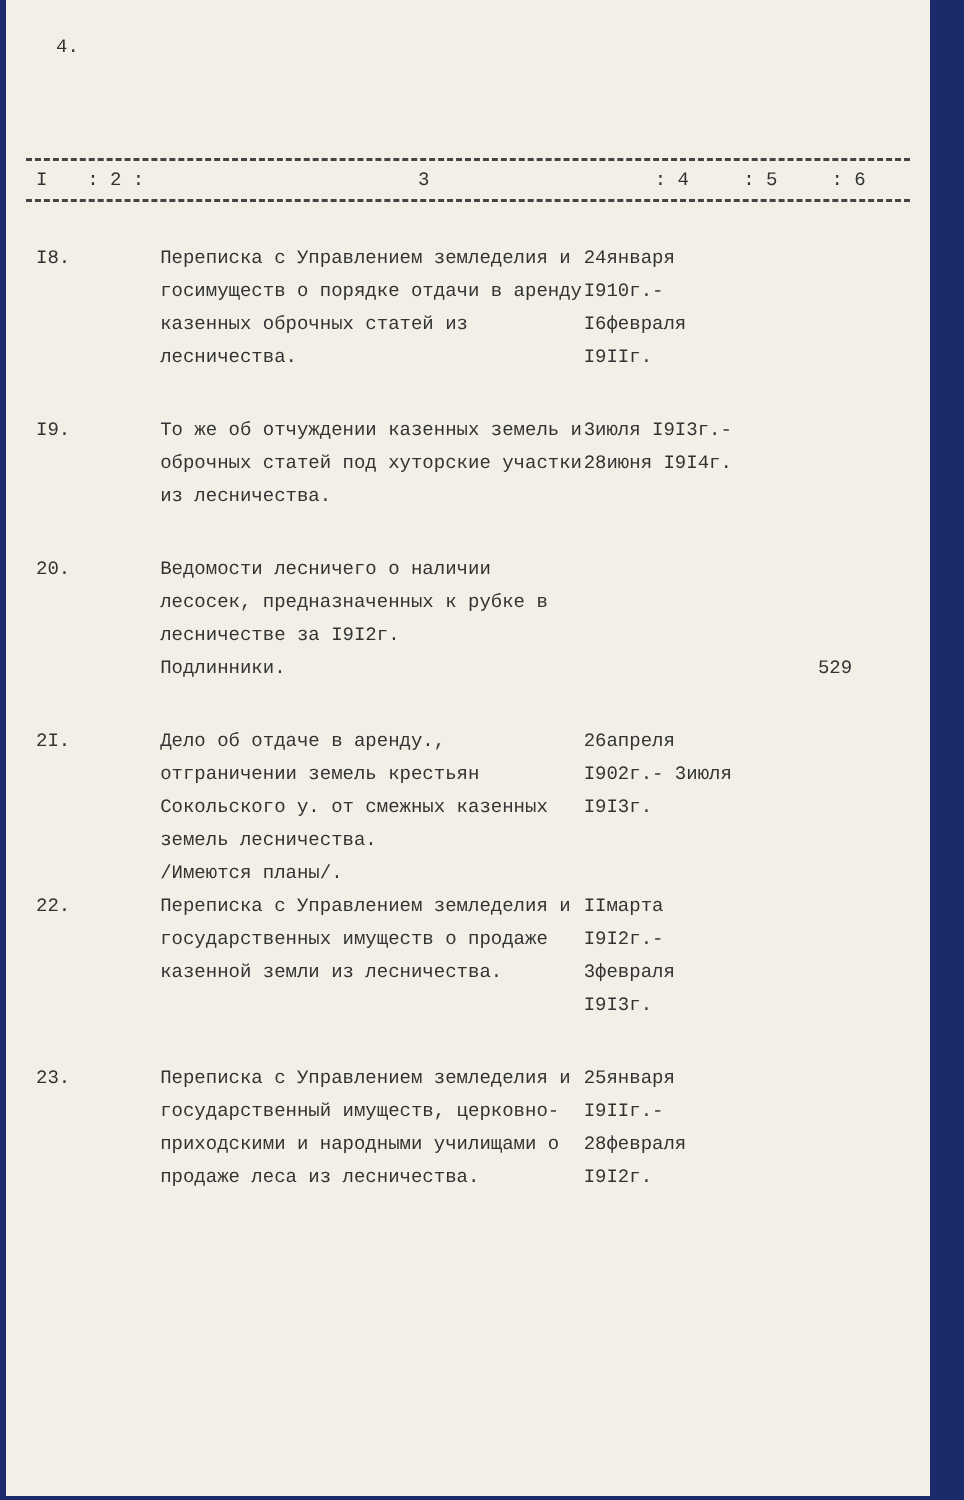4.
| I | : 2 : | 3 | : 4 | : 5 | : 6 |
| I8. | Переписка с Управлением земледелия и госимуществ о порядке отдачи в аренду казенных оброчных статей из лесничества. | 24января I910г.- I6февраля I9IIг. | |
| I9. | То же об отчуждении казенных земель и оброчных статей под хуторские участки из лесничества. | 3июля I9I3г.- 28июня I9I4г. | |
| 20. | Ведомости лесничего о наличии лесосек, предназначенных к рубке в лесничестве за I9I2г. Подлинники. | | 529 |
| 2I. | Дело об отдаче в аренду., отграничении земель крестьян Сокольского у. от смежных казенных земель лесничества. /Имеются планы/. | 26апреля I902г.- 3июля I9I3г. | |
| 22. | Переписка с Управлением земледелия и государственных имуществ о продаже казенной земли из лесничества. | IIмарта I9I2г.- 3февраля I9I3г. | |
| 23. | Переписка с Управлением земледелия и государственный имуществ, церковно-приходскими и народными училищами о продаже леса из лесничества. | 25января I9IIг.- 28февраля I9I2г. | |